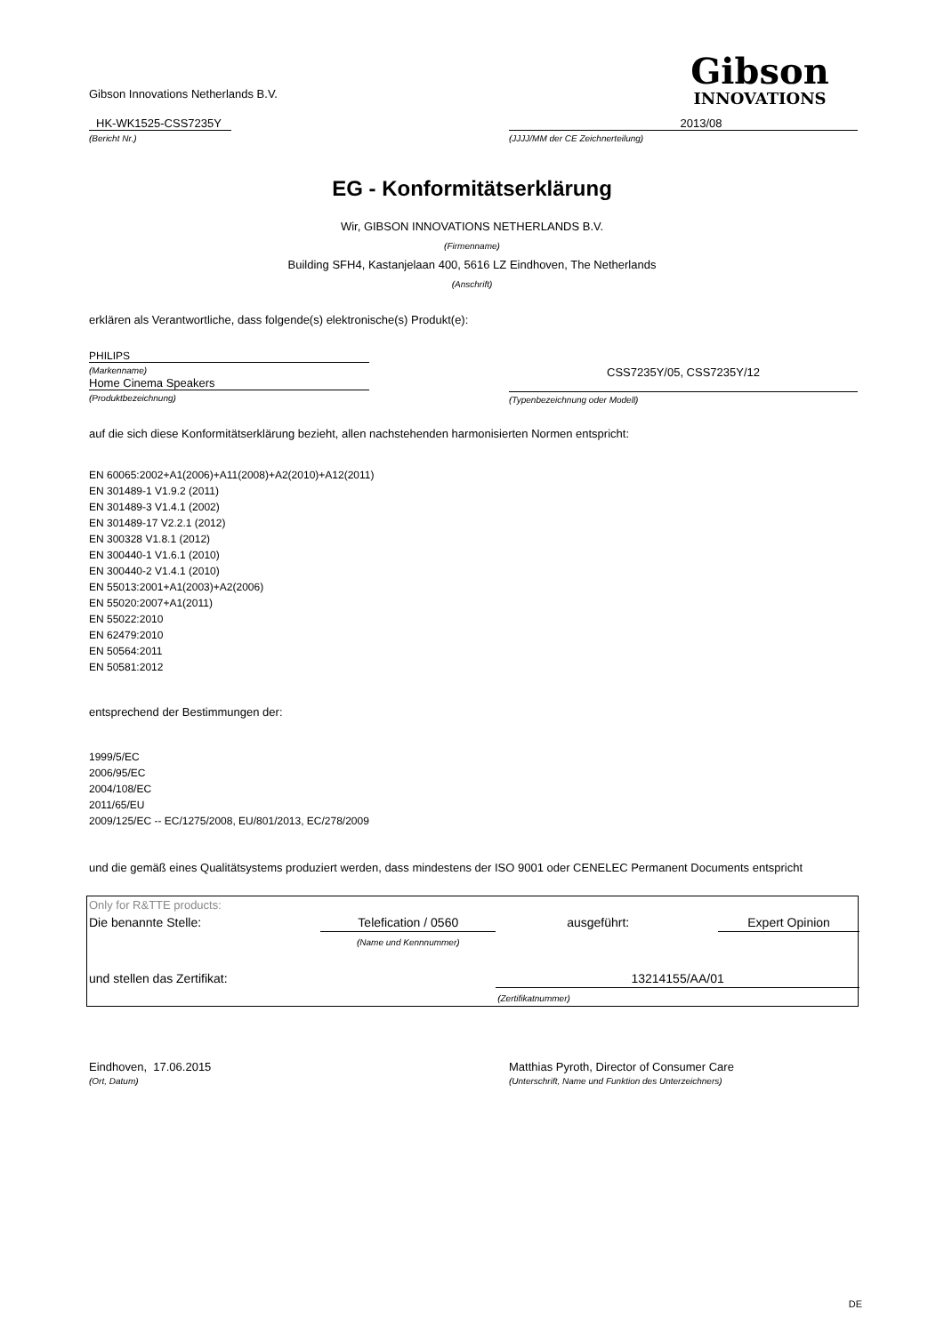Gibson Innovations Netherlands B.V.
Gibson
INNOVATIONS
HK-WK1525-CSS7235Y
(Bericht Nr.)
2013/08
(JJJJ/MM der CE Zeichnerteilung)
EG - Konformitätserklärung
Wir, GIBSON INNOVATIONS NETHERLANDS B.V.
(Firmenname)
Building SFH4, Kastanjelaan 400, 5616 LZ Eindhoven, The Netherlands
(Anschrift)
erklären als Verantwortliche, dass folgende(s) elektronische(s) Produkt(e):
PHILIPS
(Markenname)
Home Cinema Speakers
(Produktbezeichnung)
CSS7235Y/05, CSS7235Y/12
(Typenbezeichnung oder Modell)
auf die sich diese Konformitätserklärung bezieht, allen nachstehenden harmonisierten Normen entspricht:
EN 60065:2002+A1(2006)+A11(2008)+A2(2010)+A12(2011)
EN 301489-1 V1.9.2 (2011)
EN 301489-3 V1.4.1 (2002)
EN 301489-17 V2.2.1 (2012)
EN 300328 V1.8.1 (2012)
EN 300440-1 V1.6.1 (2010)
EN 300440-2 V1.4.1 (2010)
EN 55013:2001+A1(2003)+A2(2006)
EN 55020:2007+A1(2011)
EN 55022:2010
EN 62479:2010
EN 50564:2011
EN 50581:2012
entsprechend der Bestimmungen der:
1999/5/EC
2006/95/EC
2004/108/EC
2011/65/EU
2009/125/EC -- EC/1275/2008, EU/801/2013, EC/278/2009
und die gemäß eines Qualitätsystems produziert werden, dass mindestens der ISO 9001 oder CENELEC Permanent Documents entspricht
| Only for R&TTE products: | | | |
| Die benannte Stelle: | Telefication / 0560 | ausgeführt: | Expert Opinion |
| | (Name und Kennnummer) | | |
| und stellen das Zertifikat: | | 13214155/AA/01 | |
| | | (Zertifikatnummer) | |
Eindhoven, 17.06.2015
(Ort, Datum)
Matthias Pyroth, Director of Consumer Care
(Unterschrift, Name und Funktion des Unterzeichners)
DE